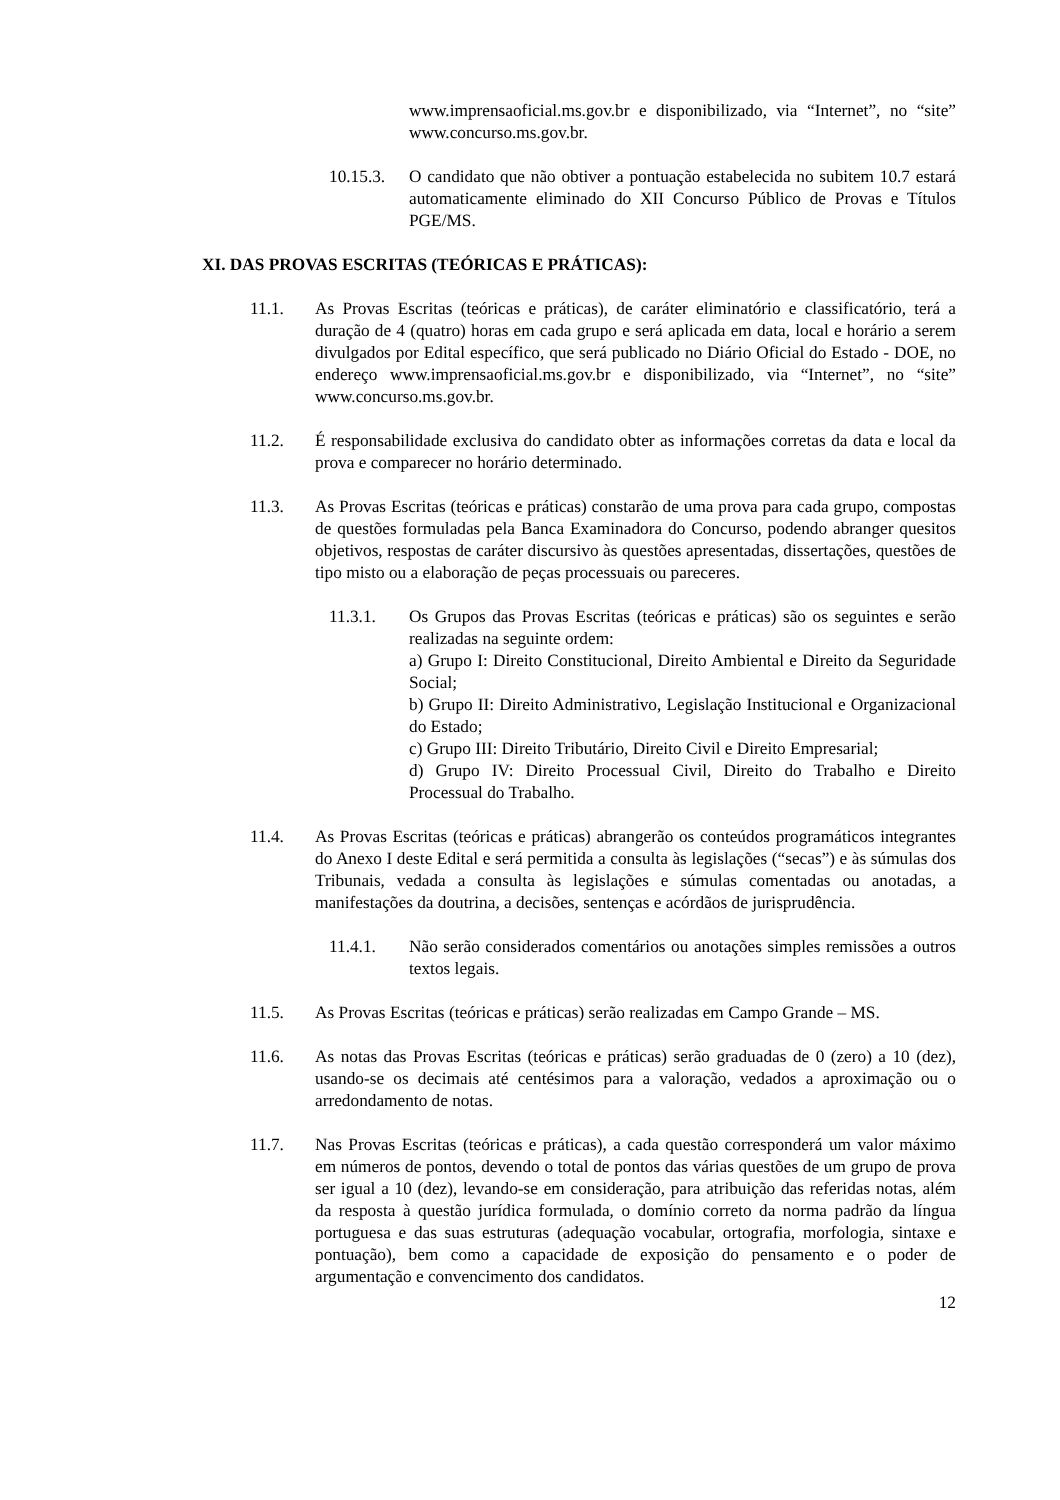www.imprensaoficial.ms.gov.br e disponibilizado, via “Internet”, no “site” www.concurso.ms.gov.br.
10.15.3. O candidato que não obtiver a pontuação estabelecida no subitem 10.7 estará automaticamente eliminado do XII Concurso Público de Provas e Títulos PGE/MS.
XI. DAS PROVAS ESCRITAS (TEÓRICAS E PRÁTICAS):
11.1. As Provas Escritas (teóricas e práticas), de caráter eliminatório e classificatório, terá a duração de 4 (quatro) horas em cada grupo e será aplicada em data, local e horário a serem divulgados por Edital específico, que será publicado no Diário Oficial do Estado - DOE, no endereço www.imprensaoficial.ms.gov.br e disponibilizado, via “Internet”, no “site” www.concurso.ms.gov.br.
11.2. É responsabilidade exclusiva do candidato obter as informações corretas da data e local da prova e comparecer no horário determinado.
11.3. As Provas Escritas (teóricas e práticas) constarão de uma prova para cada grupo, compostas de questões formuladas pela Banca Examinadora do Concurso, podendo abranger quesitos objetivos, respostas de caráter discursivo às questões apresentadas, dissertações, questões de tipo misto ou a elaboração de peças processuais ou pareceres.
11.3.1. Os Grupos das Provas Escritas (teóricas e práticas) são os seguintes e serão realizadas na seguinte ordem:
a) Grupo I: Direito Constitucional, Direito Ambiental e Direito da Seguridade Social;
b) Grupo II: Direito Administrativo, Legislação Institucional e Organizacional do Estado;
c) Grupo III: Direito Tributário, Direito Civil e Direito Empresarial;
d) Grupo IV: Direito Processual Civil, Direito do Trabalho e Direito Processual do Trabalho.
11.4. As Provas Escritas (teóricas e práticas) abrangerão os conteúdos programáticos integrantes do Anexo I deste Edital e será permitida a consulta às legislações (“secas”) e às súmulas dos Tribunais, vedada a consulta às legislações e súmulas comentadas ou anotadas, a manifestações da doutrina, a decisões, sentenças e acórdãos de jurisprudência.
11.4.1. Não serão considerados comentários ou anotações simples remissões a outros textos legais.
11.5. As Provas Escritas (teóricas e práticas) serão realizadas em Campo Grande – MS.
11.6. As notas das Provas Escritas (teóricas e práticas) serão graduadas de 0 (zero) a 10 (dez), usando-se os decimais até centésimos para a valoração, vedados a aproximação ou o arredondamento de notas.
11.7. Nas Provas Escritas (teóricas e práticas), a cada questão corresponderá um valor máximo em números de pontos, devendo o total de pontos das várias questões de um grupo de prova ser igual a 10 (dez), levando-se em consideração, para atribuição das referidas notas, além da resposta à questão jurídica formulada, o domínio correto da norma padrão da língua portuguesa e das suas estruturas (adequação vocabular, ortografia, morfologia, sintaxe e pontuação), bem como a capacidade de exposição do pensamento e o poder de argumentação e convencimento dos candidatos.
12